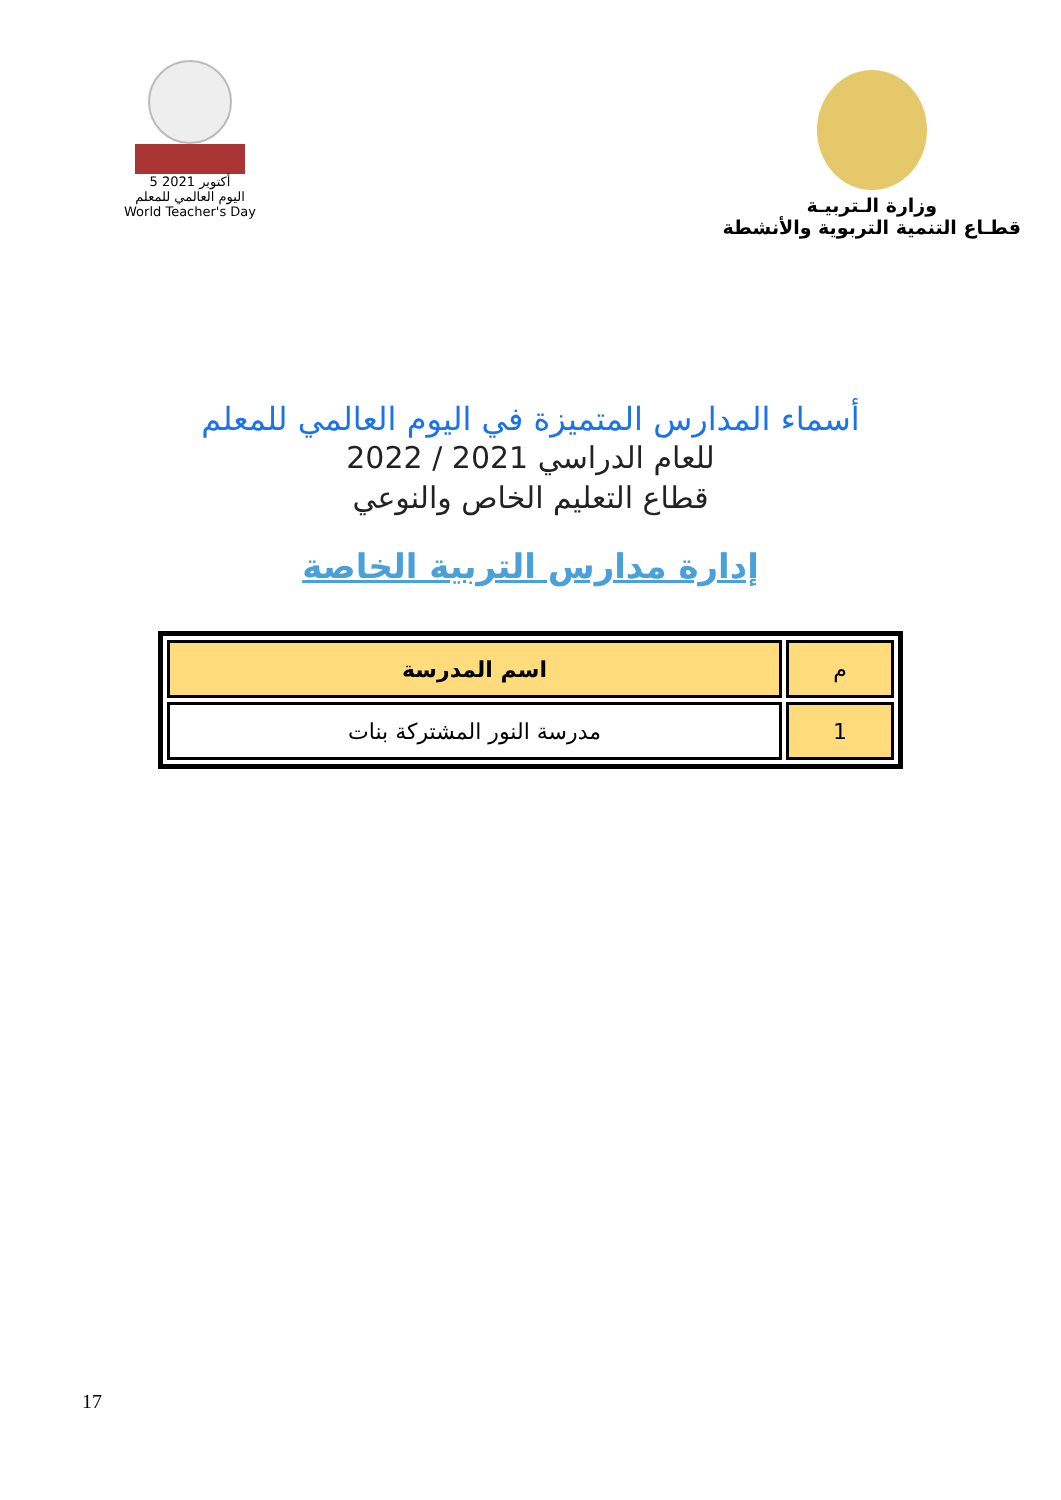5 أكتوبر 2021
اليوم العالمي للمعلم
World Teacher's Day
وزارة الـتربيـة
قطـاع التنمية التربوية والأنشطة
أسماء المدارس المتميزة في اليوم العالمي للمعلم
للعام الدراسي 2021 / 2022
قطاع التعليم الخاص والنوعي
إدارة مدارس التربية الخاصة
| م | اسم المدرسة |
| --- | --- |
| 1 | مدرسة النور المشتركة بنات |
17